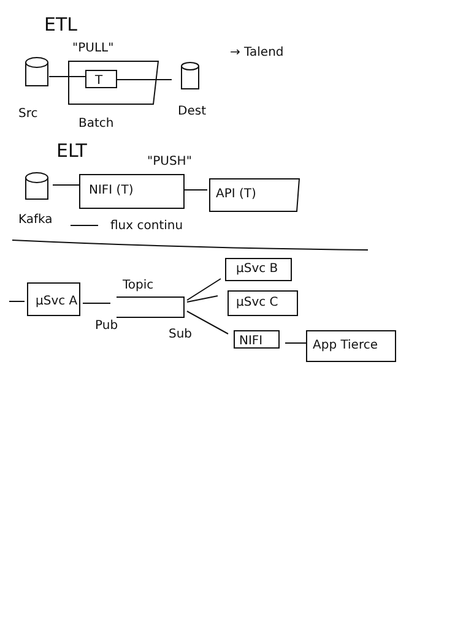ETL
"PULL" → Talend
T
Src
Batch
Dest
ELT "PUSH"
NIFI (T) API (T)
Kafka flux continu
Topic
µSvc A
Pub
Sub
µSvc B
µSvc C
NIFI App Tierce